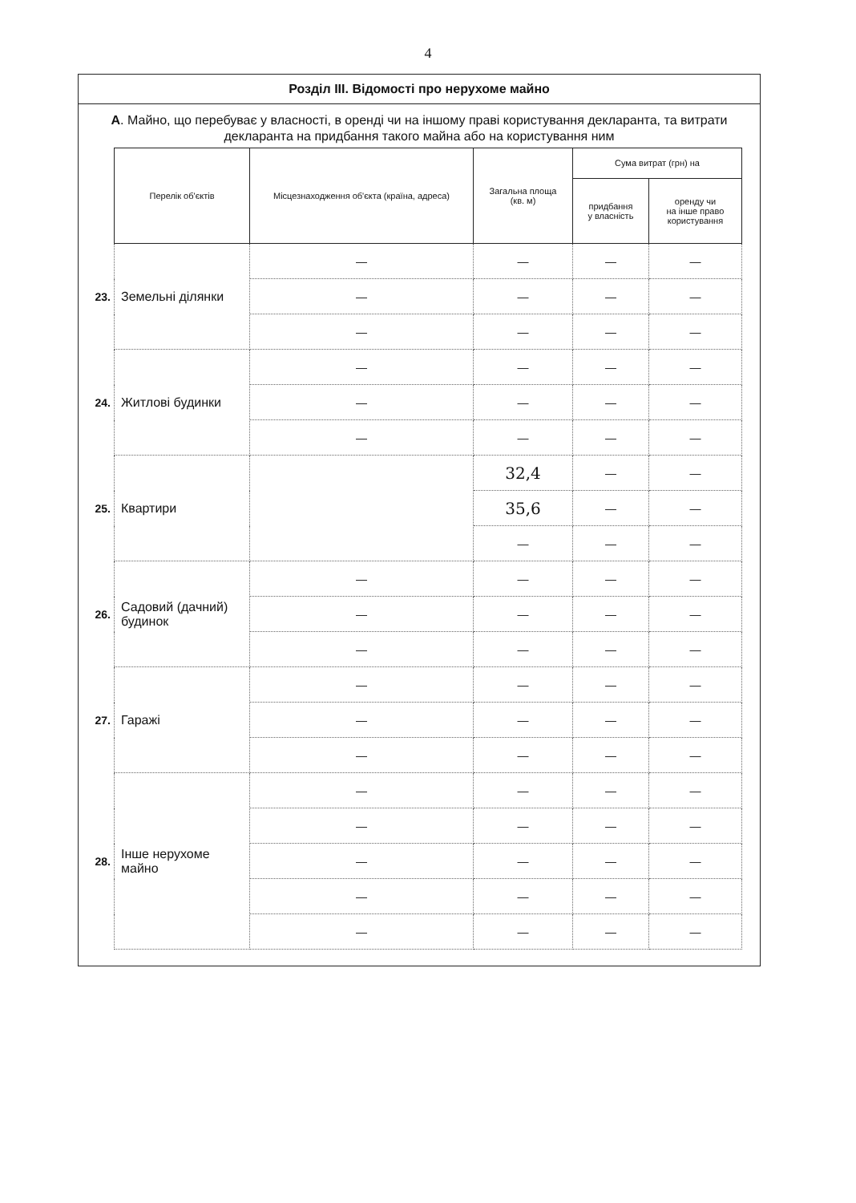4
Розділ III. Відомості про нерухоме майно
А. Майно, що перебуває у власності, в оренді чи на іншому праві користування декларанта, та витрати декларанта на придбання такого майна або на користування ним
| | Перелік об'єктів | Місцезнаходження об'єкта (країна, адреса) | Загальна площа (кв. м) | Сума витрат (грн) на | |
| --- | --- | --- | --- | --- | --- |
| | | | | придбання у власність | оренду чи на інше право користування |
| 23. | Земельні ділянки | — | — | — | — |
| | | — | — | — | — |
| | | — | — | — | — |
| 24. | Житлові будинки | — | — | — | — |
| | | — | — | — | — |
| | | — | — | — | — |
| 25. | Квартири | | 32,4 | — | — |
| | | | 35,6 | — | — |
| | | | — | — | — |
| 26. | Садовий (дачний) будинок | — | — | — | — |
| | | — | — | — | — |
| | | — | — | — | — |
| 27. | Гаражі | — | — | — | — |
| | | — | — | — | — |
| | | — | — | — | — |
| 28. | Інше нерухоме майно | — | — | — | — |
| | | — | — | — | — |
| | | — | — | — | — |
| | | — | — | — | — |
| | | — | — | — | — |